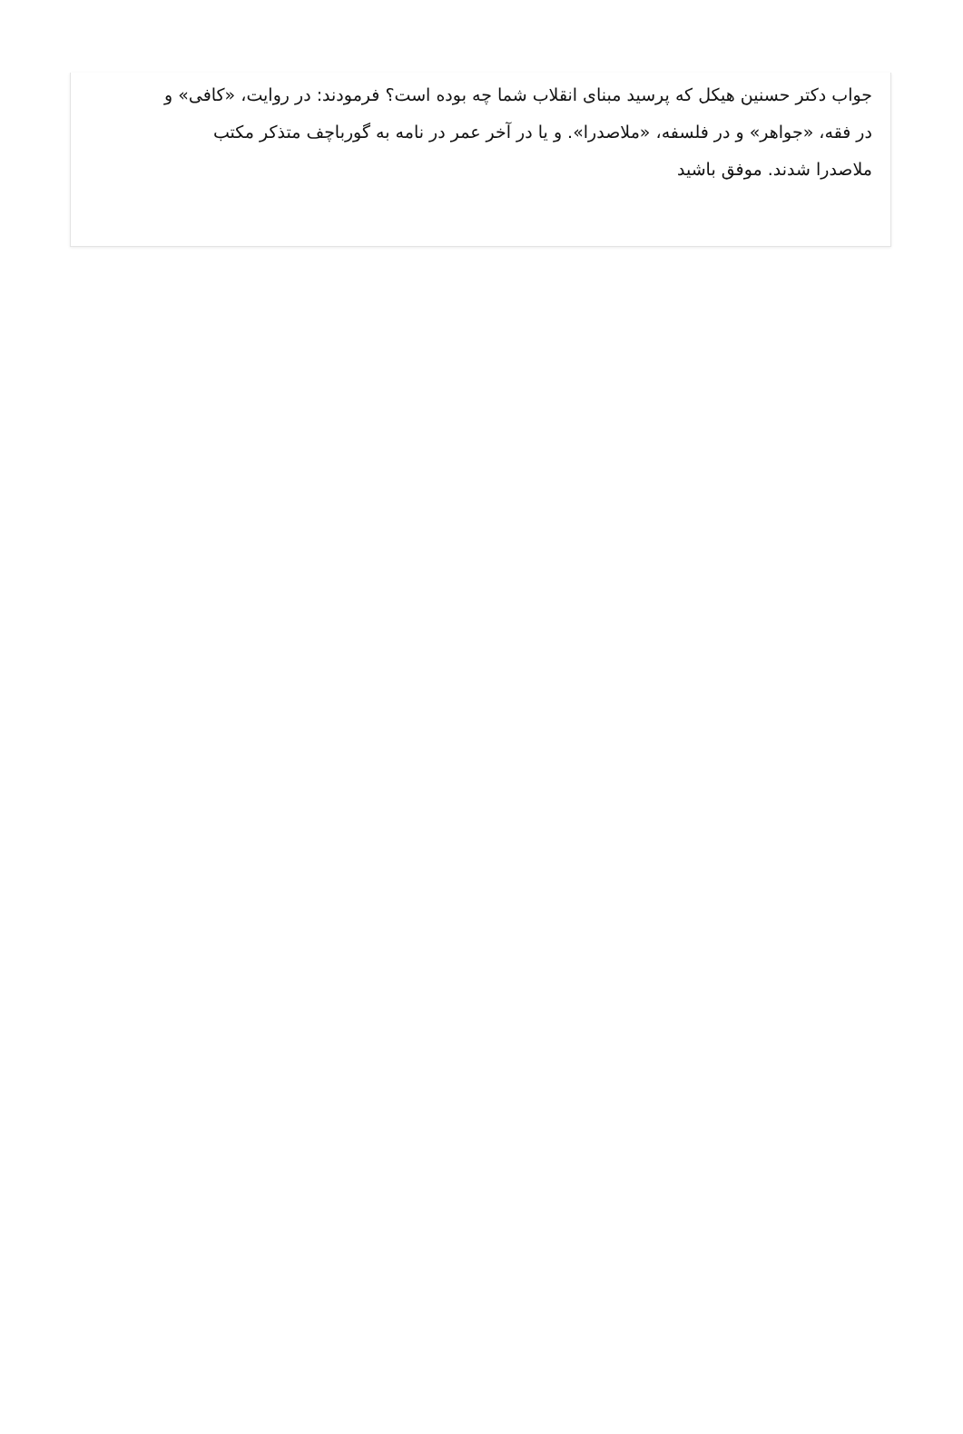جواب دکتر حسنین هیکل که پرسید مبنای انقلاب شما چه بوده است؟ فرمودند: در روایت، «کافی» و در فقه، «جواهر» و در فلسفه، «ملاصدرا». و یا در آخر عمر در نامه به گورباچف متذکر مکتب ملاصدرا شدند. موفق باشید